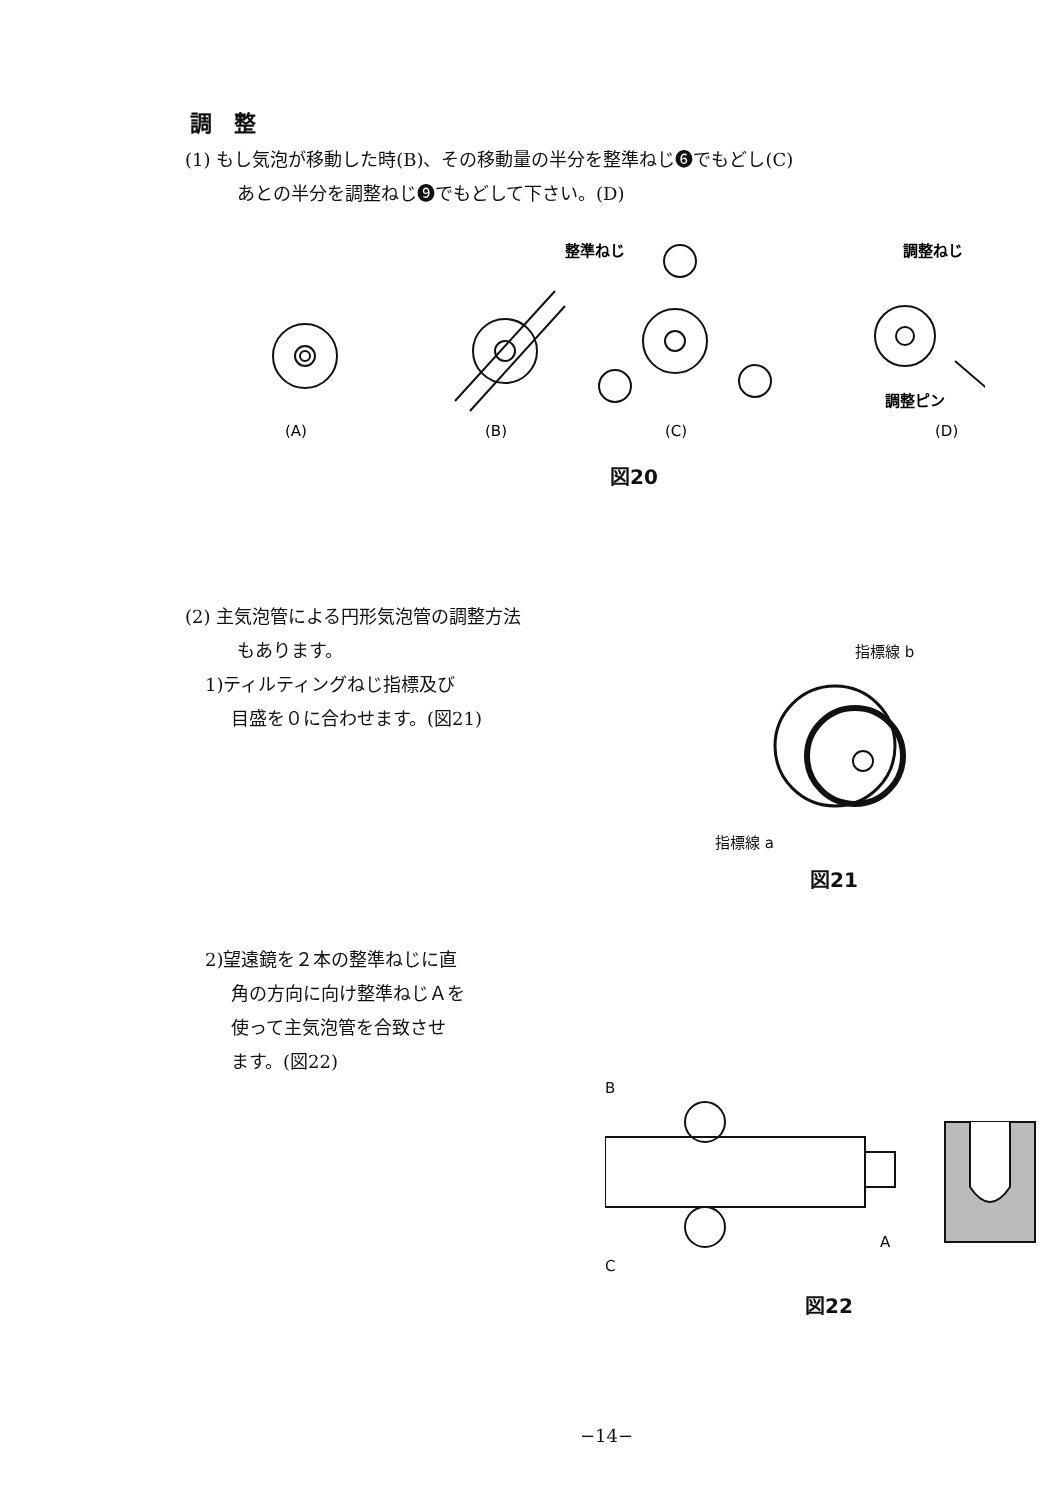調　整
(1) もし気泡が移動した時(B)、その移動量の半分を整準ねじ❻でもどし(C)
あとの半分を調整ねじ❾でもどして下さい。(D)
整準ねじ
調整ねじ
調整ピン
(A)
(B)
(C)
(D)
図20
(2) 主気泡管による円形気泡管の調整方法
もあります。
1)ティルティングねじ指標及び
目盛を０に合わせます。(図21)
指標線 b
指標線 a
図21
2)望遠鏡を２本の整準ねじに直
角の方向に向け整準ねじＡを
使って主気泡管を合致させ
ます。(図22)
B
A
C
図22
−14−